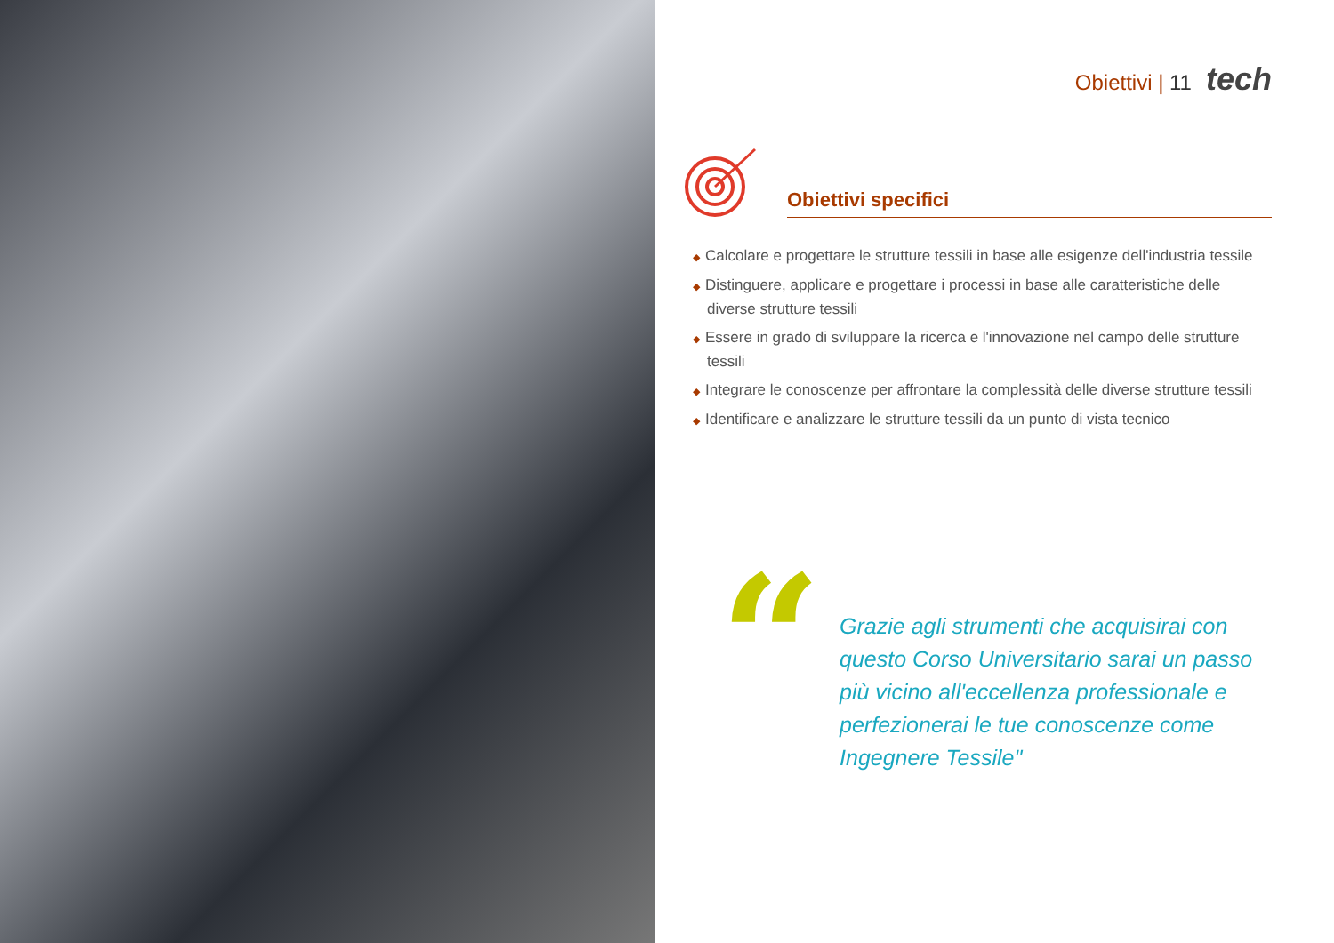Obiettivi | 11 tech
Obiettivi specifici
◆ Calcolare e progettare le strutture tessili in base alle esigenze dell'industria tessile
◆ Distinguere, applicare e progettare i processi in base alle caratteristiche delle diverse strutture tessili
◆ Essere in grado di sviluppare la ricerca e l'innovazione nel campo delle strutture tessili
◆ Integrare le conoscenze per affrontare la complessità delle diverse strutture tessili
◆ Identificare e analizzare le strutture tessili da un punto di vista tecnico
“
Grazie agli strumenti che acquisirai con questo Corso Universitario sarai un passo più vicino all'eccellenza professionale e perfezionerai le tue conoscenze come Ingegnere Tessile"